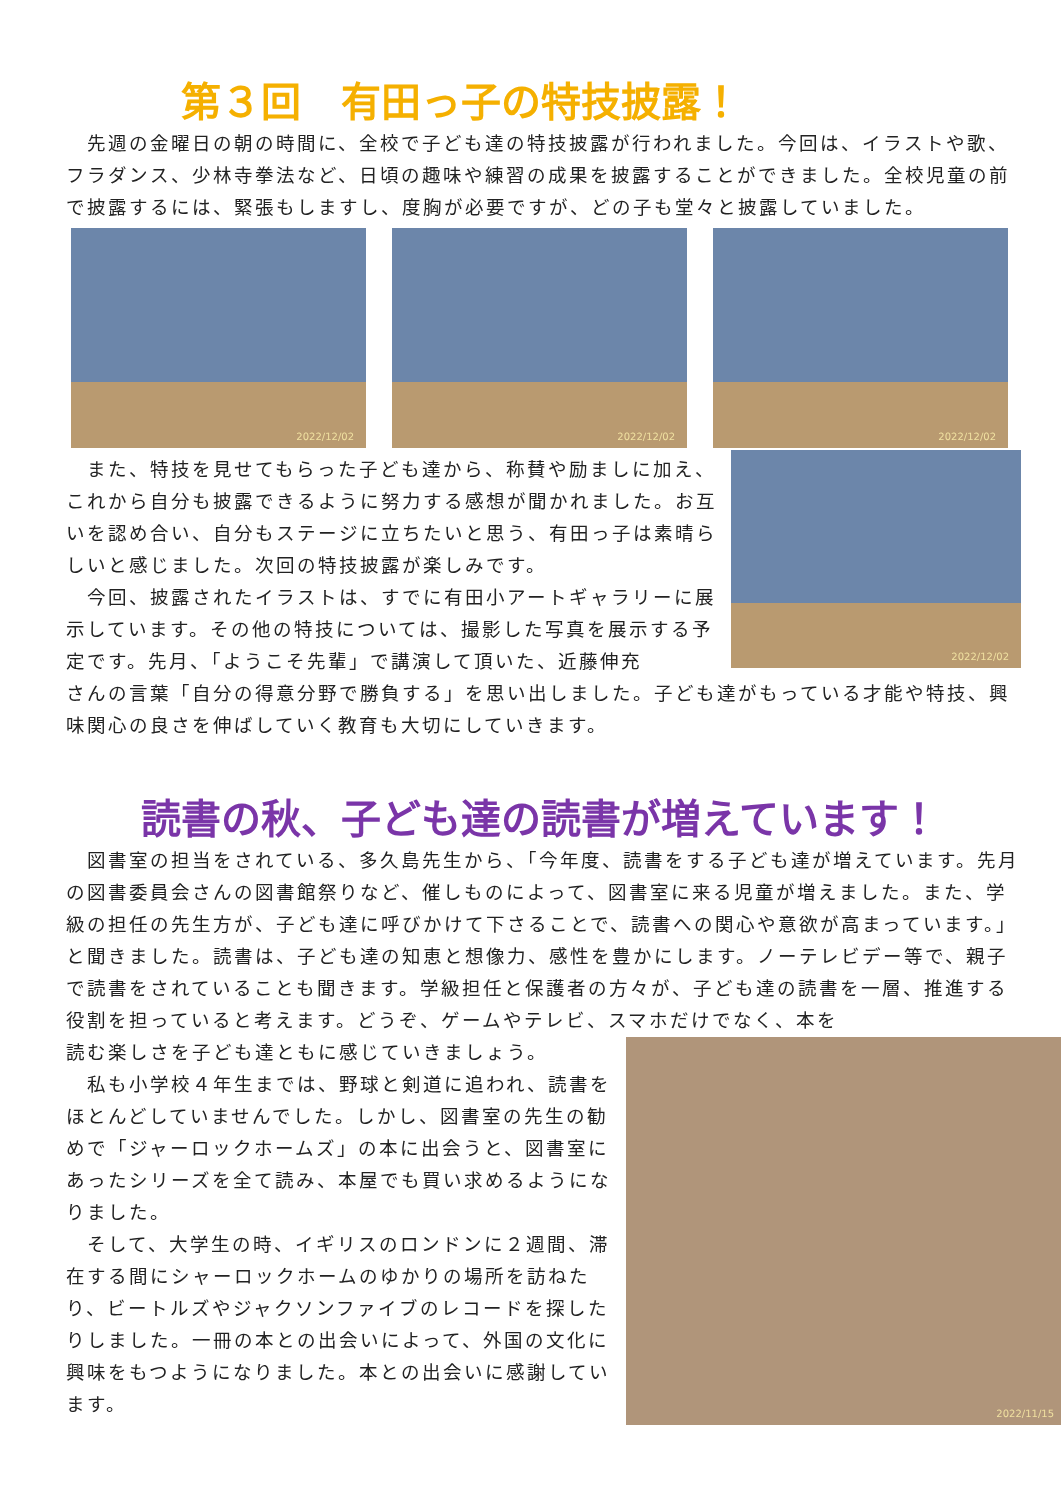第３回　有田っ子の特技披露！
　先週の金曜日の朝の時間に、全校で子ども達の特技披露が行われました。今回は、イラストや歌、フラダンス、少林寺拳法など、日頃の趣味や練習の成果を披露することができました。全校児童の前で披露するには、緊張もしますし、度胸が必要ですが、どの子も堂々と披露していました。
2022/12/02
2022/12/02
2022/12/02
　また、特技を見せてもらった子ども達から、称賛や励ましに加え、これから自分も披露できるように努力する感想が聞かれました。お互いを認め合い、自分もステージに立ちたいと思う、有田っ子は素晴らしいと感じました。次回の特技披露が楽しみです。
　今回、披露されたイラストは、すでに有田小アートギャラリーに展示しています。その他の特技については、撮影した写真を展示する予定です。先月、「ようこそ先輩」で講演して頂いた、近藤伸充
2022/12/02
さんの言葉「自分の得意分野で勝負する」を思い出しました。子ども達がもっている才能や特技、興味関心の良さを伸ばしていく教育も大切にしていきます。
読書の秋、子ども達の読書が増えています！
　図書室の担当をされている、多久島先生から、「今年度、読書をする子ども達が増えています。先月の図書委員会さんの図書館祭りなど、催しものによって、図書室に来る児童が増えました。また、学級の担任の先生方が、子ども達に呼びかけて下さることで、読書への関心や意欲が高まっています。」と聞きました。読書は、子ども達の知恵と想像力、感性を豊かにします。ノーテレビデー等で、親子で読書をされていることも聞きます。学級担任と保護者の方々が、子ども達の読書を一層、推進する役割を担っていると考えます。どうぞ、ゲームやテレビ、スマホだけでなく、本を
読む楽しさを子ども達ともに感じていきましょう。
　私も小学校４年生までは、野球と剣道に追われ、読書をほとんどしていませんでした。しかし、図書室の先生の勧めで「ジャーロックホームズ」の本に出会うと、図書室にあったシリーズを全て読み、本屋でも買い求めるようになりました。
　そして、大学生の時、イギリスのロンドンに２週間、滞在する間にシャーロックホームのゆかりの場所を訪ねたり、ビートルズやジャクソンファイブのレコードを探したりしました。一冊の本との出会いによって、外国の文化に興味をもつようになりました。本との出会いに感謝しています。
2022/11/15